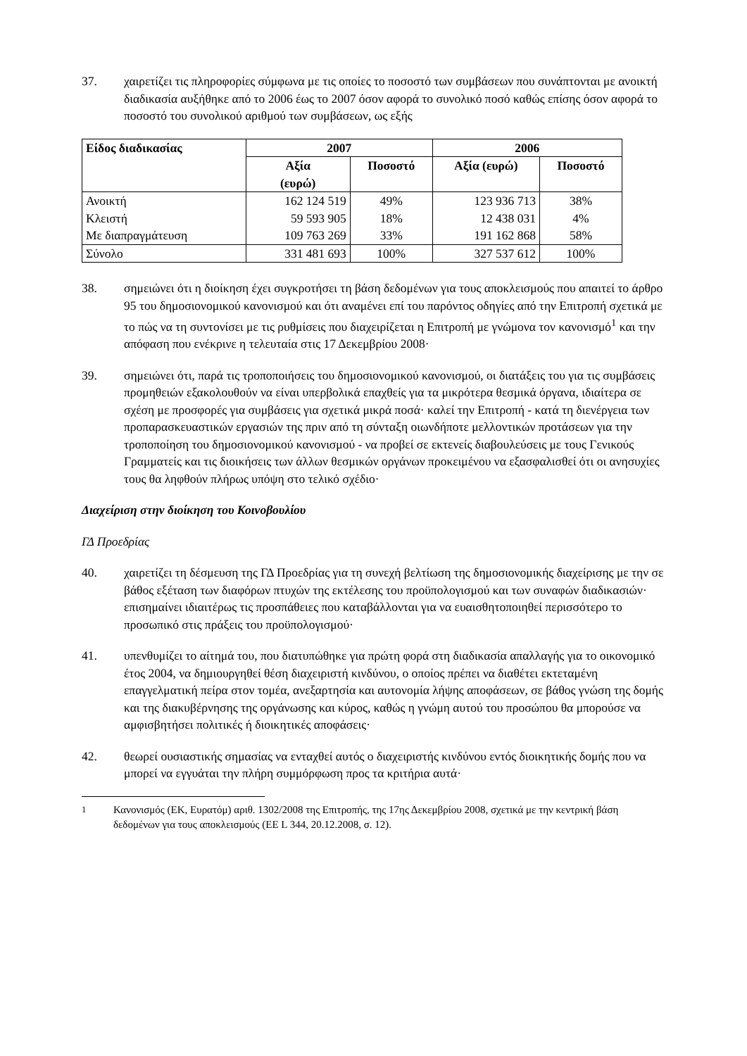37. χαιρετίζει τις πληροφορίες σύμφωνα με τις οποίες το ποσοστό των συμβάσεων που συνάπτονται με ανοικτή διαδικασία αυξήθηκε από το 2006 έως το 2007 όσον αφορά το συνολικό ποσό καθώς επίσης όσον αφορά το ποσοστό του συνολικού αριθμού των συμβάσεων, ως εξής
| Είδος διαδικασίας | 2007 | | 2006 | |
| --- | --- | --- | --- | --- |
| | Αξία (ευρώ) | Ποσοστό | Αξία (ευρώ) | Ποσοστό |
| Ανοικτή | 162 124 519 | 49% | 123 936 713 | 38% |
| Κλειστή | 59 593 905 | 18% | 12 438 031 | 4% |
| Με διαπραγμάτευση | 109 763 269 | 33% | 191 162 868 | 58% |
| Σύνολο | 331 481 693 | 100% | 327 537 612 | 100% |
38. σημειώνει ότι η διοίκηση έχει συγκροτήσει τη βάση δεδομένων για τους αποκλεισμούς που απαιτεί το άρθρο 95 του δημοσιονομικού κανονισμού και ότι αναμένει επί του παρόντος οδηγίες από την Επιτροπή σχετικά με το πώς να τη συντονίσει με τις ρυθμίσεις που διαχειρίζεται η Επιτροπή με γνώμονα τον κανονισμό<sup>1</sup> και την απόφαση που ενέκρινε η τελευταία στις 17 Δεκεμβρίου 2008·
39. σημειώνει ότι, παρά τις τροποποιήσεις του δημοσιονομικού κανονισμού, οι διατάξεις του για τις συμβάσεις προμηθειών εξακολουθούν να είναι υπερβολικά επαχθείς για τα μικρότερα θεσμικά όργανα, ιδιαίτερα σε σχέση με προσφορές για συμβάσεις για σχετικά μικρά ποσά· καλεί την Επιτροπή - κατά τη διενέργεια των προπαρασκευαστικών εργασιών της πριν από τη σύνταξη οιωνδήποτε μελλοντικών προτάσεων για την τροποποίηση του δημοσιονομικού κανονισμού - να προβεί σε εκτενείς διαβουλεύσεις με τους Γενικούς Γραμματείς και τις διοικήσεις των άλλων θεσμικών οργάνων προκειμένου να εξασφαλισθεί ότι οι ανησυχίες τους θα ληφθούν πλήρως υπόψη στο τελικό σχέδιο·
Διαχείριση στην διοίκηση του Κοινοβουλίου
ΓΔ Προεδρίας
40. χαιρετίζει τη δέσμευση της ΓΔ Προεδρίας για τη συνεχή βελτίωση της δημοσιονομικής διαχείρισης με την σε βάθος εξέταση των διαφόρων πτυχών της εκτέλεσης του προϋπολογισμού και των συναφών διαδικασιών· επισημαίνει ιδιαιτέρως τις προσπάθειες που καταβάλλονται για να ευαισθητοποιηθεί περισσότερο το προσωπικό στις πράξεις του προϋπολογισμού·
41. υπενθυμίζει το αίτημά του, που διατυπώθηκε για πρώτη φορά στη διαδικασία απαλλαγής για το οικονομικό έτος 2004, να δημιουργηθεί θέση διαχειριστή κινδύνου, ο οποίος πρέπει να διαθέτει εκτεταμένη επαγγελματική πείρα στον τομέα, ανεξαρτησία και αυτονομία λήψης αποφάσεων, σε βάθος γνώση της δομής και της διακυβέρνησης της οργάνωσης και κύρος, καθώς η γνώμη αυτού του προσώπου θα μπορούσε να αμφισβητήσει πολιτικές ή διοικητικές αποφάσεις·
42. θεωρεί ουσιαστικής σημασίας να ενταχθεί αυτός ο διαχειριστής κινδύνου εντός διοικητικής δομής που να μπορεί να εγγυάται την πλήρη συμμόρφωση προς τα κριτήρια αυτά·
<sup>1</sup> Κανονισμός (ΕΚ, Ευρατόμ) αριθ. 1302/2008 της Επιτροπής, της 17ης Δεκεμβρίου 2008, σχετικά με την κεντρική βάση δεδομένων για τους αποκλεισμούς (ΕΕ L 344, 20.12.2008, σ. 12).